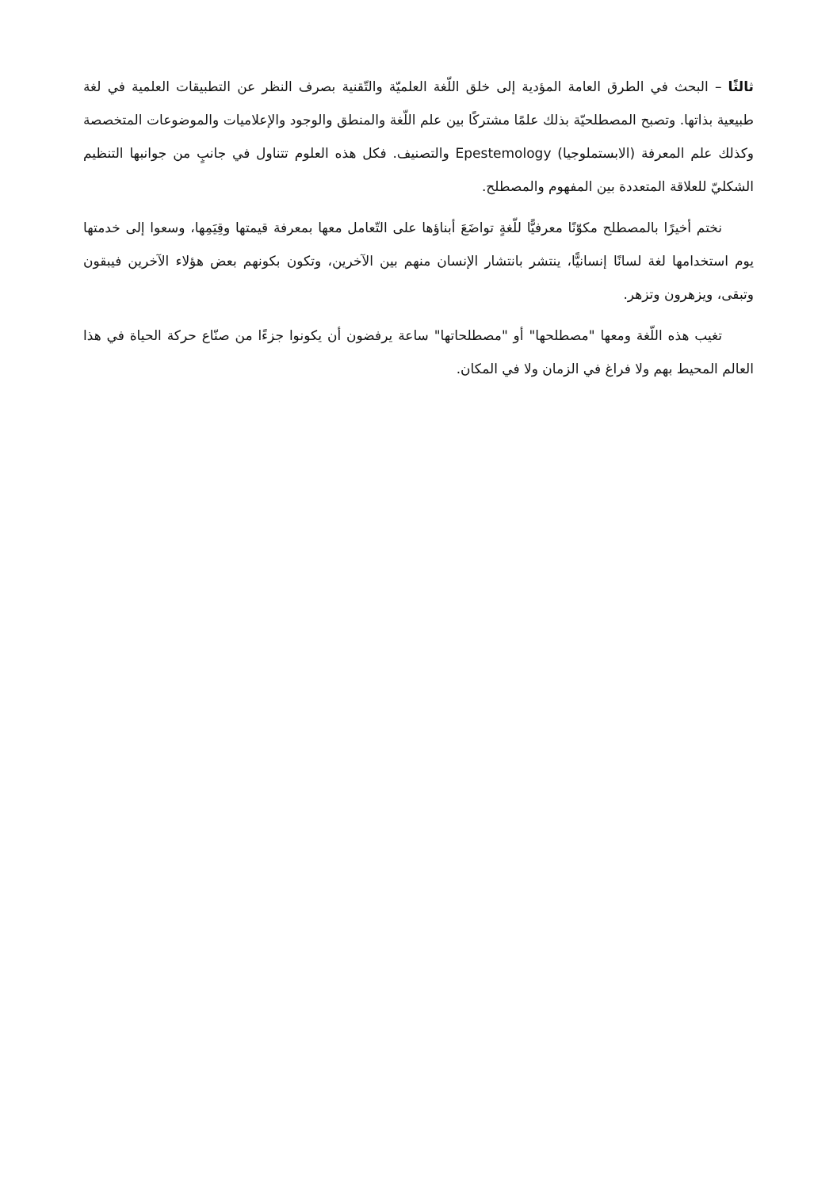ثالثًا – البحث في الطرق العامة المؤدية إلى خلق اللّغة العلميّة والتّقنية بصرف النظر عن التطبيقات العلمية في لغة طبيعية بذاتها. وتصبح المصطلحيّة بذلك علمًا مشتركًا بين علم اللّغة والمنطق والوجود والإعلاميات والموضوعات المتخصصة وكذلك علم المعرفة (الابستملوجيا) Epestemology والتصنيف. فكل هذه العلوم تتناول في جانبٍ من جوانبها التنظيم الشكليّ للعلاقة المتعددة بين المفهوم والمصطلح.
نختم أخيرًا بالمصطلح مكوّنًا معرفيًّا للّغةٍ تواضَعَ أبناؤها على التّعامل معها بمعرفة قيمتها وقِيَمِها، وسعوا إلى خدمتها يوم استخدامها لغة لسانًا إنسانيًّا، ينتشر بانتشار الإنسان منهم بين الآخرين، وتكون بكونهم بعض هؤلاء الآخرين فيبقون وتبقى، ويزهرون وتزهر.
تغيب هذه اللّغة ومعها "مصطلحها" أو "مصطلحاتها" ساعة يرفضون أن يكونوا جزءًا من صنّاع حركة الحياة في هذا العالم المحيط بهم ولا فراغ في الزمان ولا في المكان.